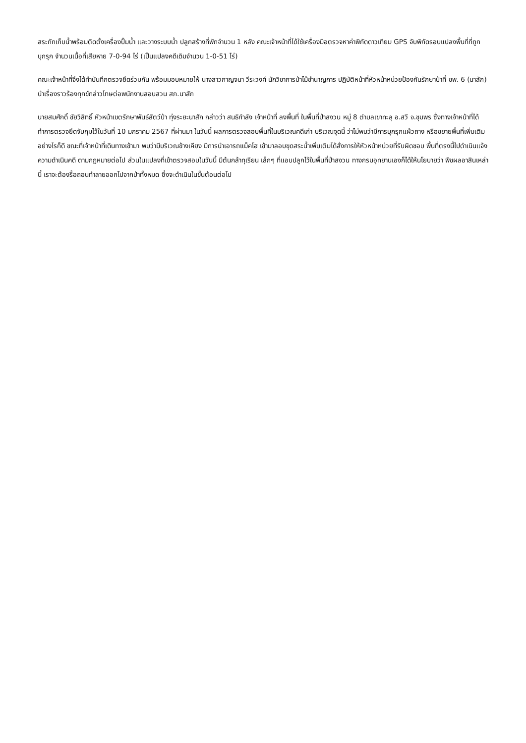สระกักเก็บน้ำพร้อมติดตั้งเครื่องปั๊มน้ำ และวางระบบน้ำ ปลูกสร้างที่พักจำนวน 1 หลัง คณะเจ้าหน้าที่ได้ใช้เครื่องมือตรวจหาค่าพิกัดดาวเทียม GPS จับพิกัดรอบแปลงพื้นที่ที่ถูกบุกรุก จำนวนเนื้อที่เสียหาย 7-0-94 ไร่ (เป็นแปลงคดีเดิมจำนวน 1-0-51 ไร่)
คณะเจ้าหน้าที่จึงได้ทำบันทึกตรวจยึดร่วมกัน พร้อมมอบหมายให้ นางสาวกาญจนา วีระวงศ์ นักวิชาการป่าไม้ชำนาญการ ปฏิบัติหน้าที่หัวหน้าหน่วยป้องกันรักษาป่าที่ ชพ. 6 (นาสัก) นำเรื่องราวร้องทุกข์กล่าวโทษต่อพนักงานสอบสวน สภ.นาสัก
นายสมศักดิ์ ชัยวิสิทธิ์ หัวหน้าเขตรักษาพันธ์สัตว์ป่า ทุ่งระยะนาสัก กล่าวว่า สนธิกำลัง เจ้าหน้าที่ ลงพื้นที่ ในพื้นที่ป่าสงวน หมู่ 8 ตำบลเขาทะลุ อ.สวี จ.ชุมพร ซึ่งทางเจ้าหน้าที่ได้ทำการตรวจยึดจับกุมไว้ในวันที่ 10 มกราคม 2567 ที่ผ่านมา ในวันนี้ ผลการตรวจสอบพื้นที่ในบริเวณคดีเก่า บริเวณจุดนี้ ว่าไม่พบว่ามีการบุกรุกแผ้วถาง หรือขยายพื้นที่เพิ่มเติม อย่างไรก็ดี ขณะที่เจ้าหน้าที่เดินทางเข้ามา พบว่ามีบริเวณข้างเคียง มีการนำเอารถแม็คโฮ เข้ามาลอบขุดสระน้ำเพิ่มเติมได้สั่งการให้หัวหน้าหน่วยที่รับผิดชอบ พื้นที่ตรงนี้ไปดำเนินแจ้งความดำเนินคดี ตามกฎหมายต่อไป ส่วนในแปลงที่เข้าตรวจสอบในวันนี้ มีต้นกล้าทุเรียน เล็กๆ ที่แอบปลูกไว้ในพื้นที่ป่าสงวน ทางกรมอุทยานเองก็ได้ให้นโยบายว่า พืชผลอาสินเหล่านี้ เราจะต้องรื้อถอนทำลายออกไปจากป่าทั้งหมด ซึ่งจะดำเนินในขั้นต้อนต่อไป